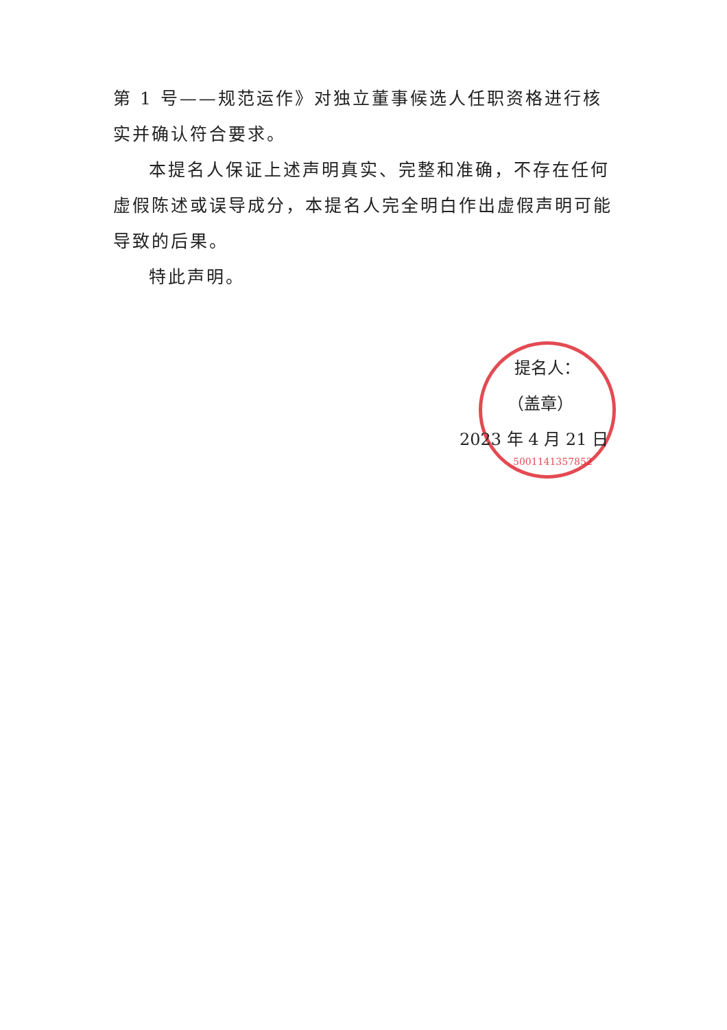第 1 号——规范运作》对独立董事候选人任职资格进行核实并确认符合要求。
本提名人保证上述声明真实、完整和准确，不存在任何虚假陈述或误导成分，本提名人完全明白作出虚假声明可能导致的后果。
特此声明。
5001141357852
提名人：
（盖章）
2023 年 4 月 21 日